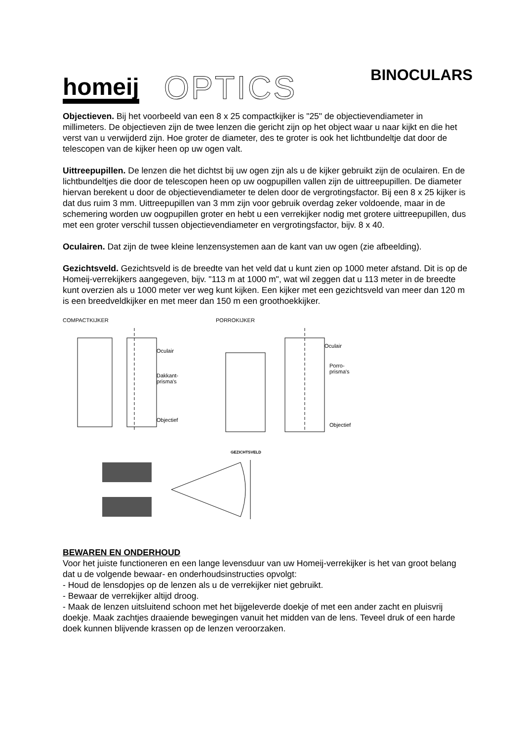homeij OPTICS
BINOCULARS
Objectieven. Bij het voorbeeld van een 8 x 25 compactkijker is "25" de objectievendiameter in millimeters. De objectieven zijn de twee lenzen die gericht zijn op het object waar u naar kijkt en die het verst van u verwijderd zijn. Hoe groter de diameter, des te groter is ook het lichtbundeltje dat door de telescopen van de kijker heen op uw ogen valt.
Uittreepupillen. De lenzen die het dichtst bij uw ogen zijn als u de kijker gebruikt zijn de oculairen. En de lichtbundeltjes die door de telescopen heen op uw oogpupillen vallen zijn de uittreepupillen. De diameter hiervan berekent u door de objectievendiameter te delen door de vergrotingsfactor. Bij een 8 x 25 kijker is dat dus ruim 3 mm. Uittreepupillen van 3 mm zijn voor gebruik overdag zeker voldoende, maar in de schemering worden uw oogpupillen groter en hebt u een verrekijker nodig met grotere uittreepupillen, dus met een groter verschil tussen objectievendiameter en vergrotingsfactor, bijv. 8 x 40.
Oculairen. Dat zijn de twee kleine lenzensystemen aan de kant van uw ogen (zie afbeelding).
Gezichtsveld. Gezichtsveld is de breedte van het veld dat u kunt zien op 1000 meter afstand. Dit is op de Homeij-verrekijkers aangegeven, bijv. "113 m at 1000 m", wat wil zeggen dat u 113 meter in de breedte kunt overzien als u 1000 meter ver weg kunt kijken. Een kijker met een gezichtsveld van meer dan 120 m is een breedveldkijker en met meer dan 150 m een groothoekkijker.
COMPACTKIJKER
Oculair
Dakkant-
prisma's
Objectief
PORROKIJKER
Oculair
Porro-
prisma's
Objectief
GEZICHTSVELD
BEWAREN EN ONDERHOUD
Voor het juiste functioneren en een lange levensduur van uw Homeij-verrekijker is het van groot belang dat u de volgende bewaar- en onderhoudsinstructies opvolgt:
- Houd de lensdopjes op de lenzen als u de verrekijker niet gebruikt.
- Bewaar de verrekijker altijd droog.
- Maak de lenzen uitsluitend schoon met het bijgeleverde doekje of met een ander zacht en pluisvrij doekje. Maak zachtjes draaiende bewegingen vanuit het midden van de lens. Teveel druk of een harde doek kunnen blijvende krassen op de lenzen veroorzaken.